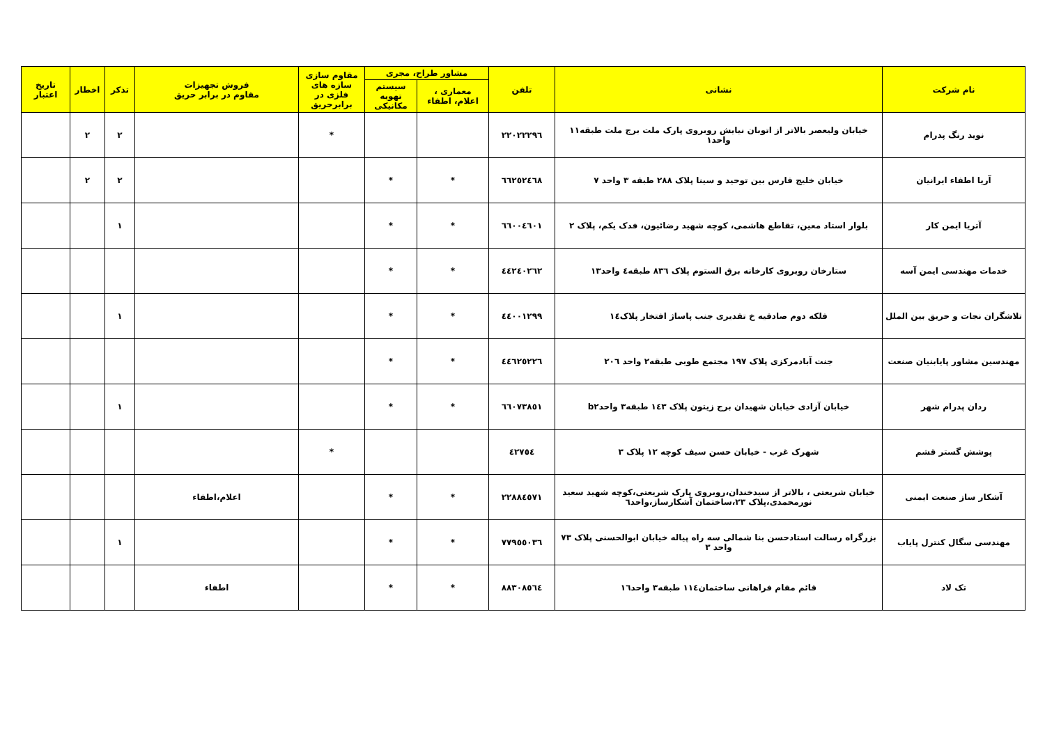| نام شرکت | نشانی | تلفن | مشاور طراح، مجری | | مقاوم سازی سازه های فلزی در برابرحریق | فروش تجهیزات مقاوم در برابر حریق | تذکر | اخطار | تاریخ اعتبار |
| --- | --- | --- | --- | --- | --- | --- | --- | --- | --- |
| | | | معماری ، اعلام، اطفاء | سیستم تهویه مکانیکی | | | | | |
| نوید رنگ پدرام | خیابان ولیعصر بالاتر از اتوبان نیایش روبروی پارک ملت برج ملت طبقه۱۱ واحد۱ | ۲۲۰۲۲۲۹٦ | | | * | | ۲ | ۲ | |
| آریا اطفاء ایرانیان | خیابان خلیج فارس بین توحید و سینا پلاک ۲۸۸ طبقه ۳ واحد ۷ | ٦٦۲٥۲٤٦۸ | * | * | | | ۲ | ۲ | |
| آتریا ایمن کار | بلوار استاد معین، تقاطع هاشمی، کوچه شهید رضائیون، فدک یکم، پلاک ۲ | ٦٦۰۰٤٦۰۱ | * | * | | | ۱ | | |
| خدمات مهندسی ایمن آسه | ستارخان روبروی کارخانه برق الستوم پلاک ۸۳٦ طبقه٤ واحد۱۳ | ٤٤۲٤۰۲٦۲ | * | * | | | | | |
| تلاشگران نجات و حریق بین الملل | فلکه دوم صادقیه خ تقدیری جنب پاساژ افتخار پلاک۱٤ | ٤٤۰۰۱۲۹۹ | * | * | | | ۱ | | |
| مهندسین مشاور پایابنیان صنعت | جنت آبادمرکزی پلاک ۱۹۷ مجتمع طوبی طبقه۲ واحد ۲۰٦ | ٤٤٦۲٥۲۲٦ | * | * | | | | | |
| ردان پدرام شهر | خیابان آزادی خیابان شهیدان برج زیتون پلاک ۱٤۳ طبقه۳ واحدb۲ | ٦٦۰۷۳۸٥۱ | * | * | | | ۱ | | |
| پوشش گستر قشم | شهرک غرب - خیابان حسن سیف کوچه ۱۲ پلاک ۳ | ٤۲۷٥٤ | | | * | | | | |
| آشکار ساز صنعت ایمنی | خیابان شریعتی ، بالاتر از سیدخندان،روبروی پارک شریعتی،کوچه شهید سعید نورمحمدی،پلاک ۲۳،ساختمان آشکارساز،واحد٦ | ۲۲۸۸٤٥۷۱ | * | * | | اعلام،اطفاء | | | |
| مهندسی سگال کنترل پایاب | بزرگراه رسالت استادحسن بنا شمالی سه راه پیاله خیابان ابوالحسنی پلاک ۷۳ واحد ۳ | ۷۷۹٥٥۰۳٦ | * | * | | | ۱ | | |
| تک لاد | قائم مقام فراهانی ساختمان۱۱٤ طبقه۳ واحد۱٦ | ۸۸۳۰۸٥٦٤ | * | * | | اطفاء | | | |